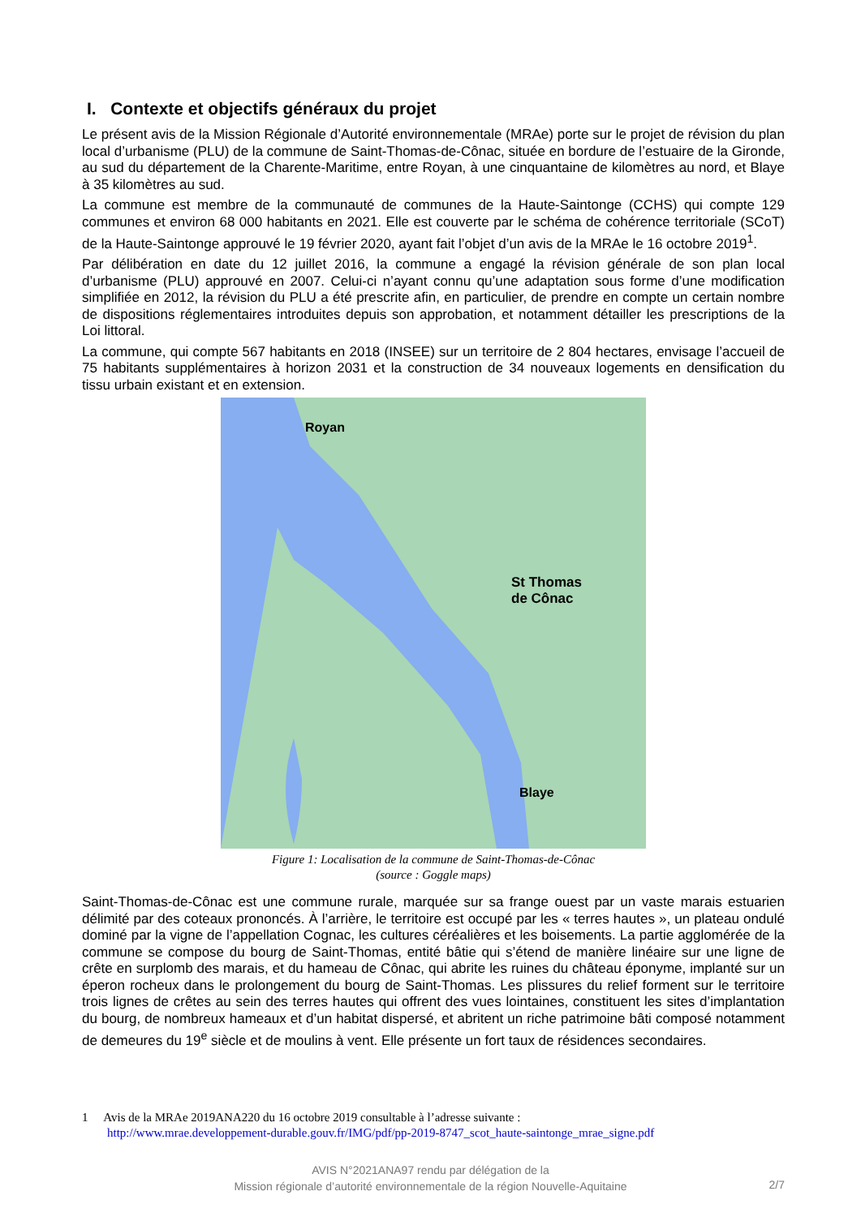I. Contexte et objectifs généraux du projet
Le présent avis de la Mission Régionale d’Autorité environnementale (MRAe) porte sur le projet de révision du plan local d’urbanisme (PLU) de la commune de Saint-Thomas-de-Cônac, située en bordure de l’estuaire de la Gironde, au sud du département de la Charente-Maritime, entre Royan, à une cinquantaine de kilomètres au nord, et Blaye à 35 kilomètres au sud.
La commune est membre de la communauté de communes de la Haute-Saintonge (CCHS) qui compte 129 communes et environ 68 000 habitants en 2021. Elle est couverte par le schéma de cohérence territoriale (SCoT) de la Haute-Saintonge approuvé le 19 février 2020, ayant fait l’objet d’un avis de la MRAe le 16 octobre 2019<sup>1</sup>.
Par délibération en date du 12 juillet 2016, la commune a engagé la révision générale de son plan local d’urbanisme (PLU) approuvé en 2007. Celui-ci n’ayant connu qu’une adaptation sous forme d’une modification simplifiée en 2012, la révision du PLU a été prescrite afin, en particulier, de prendre en compte un certain nombre de dispositions réglementaires introduites depuis son approbation, et notamment détailler les prescriptions de la Loi littoral.
La commune, qui compte 567 habitants en 2018 (INSEE) sur un territoire de 2 804 hectares, envisage l’accueil de 75 habitants supplémentaires à horizon 2031 et la construction de 34 nouveaux logements en densification du tissu urbain existant et en extension.
Royan
St Thomas
de Cônac
Blaye
Figure 1: Localisation de la commune de Saint-Thomas-de-Cônac
(source : Goggle maps)
Saint-Thomas-de-Cônac est une commune rurale, marquée sur sa frange ouest par un vaste marais estuarien délimité par des coteaux prononcés. À l’arrière, le territoire est occupé par les « terres hautes », un plateau ondulé dominé par la vigne de l’appellation Cognac, les cultures céréalières et les boisements. La partie agglomérée de la commune se compose du bourg de Saint-Thomas, entité bâtie qui s’étend de manière linéaire sur une ligne de crête en surplomb des marais, et du hameau de Cônac, qui abrite les ruines du château éponyme, implanté sur un éperon rocheux dans le prolongement du bourg de Saint-Thomas. Les plissures du relief forment sur le territoire trois lignes de crêtes au sein des terres hautes qui offrent des vues lointaines, constituent les sites d’implantation du bourg, de nombreux hameaux et d’un habitat dispersé, et abritent un riche patrimoine bâti composé notamment de demeures du 19<sup>e</sup> siècle et de moulins à vent. Elle présente un fort taux de résidences secondaires.
1 Avis de la MRAe 2019ANA220 du 16 octobre 2019 consultable à l’adresse suivante :
http://www.mrae.developpement-durable.gouv.fr/IMG/pdf/pp-2019-8747_scot_haute-saintonge_mrae_signe.pdf
AVIS N°2021ANA97 rendu par délégation de la
Mission régionale d’autorité environnementale de la région Nouvelle-Aquitaine
2/7